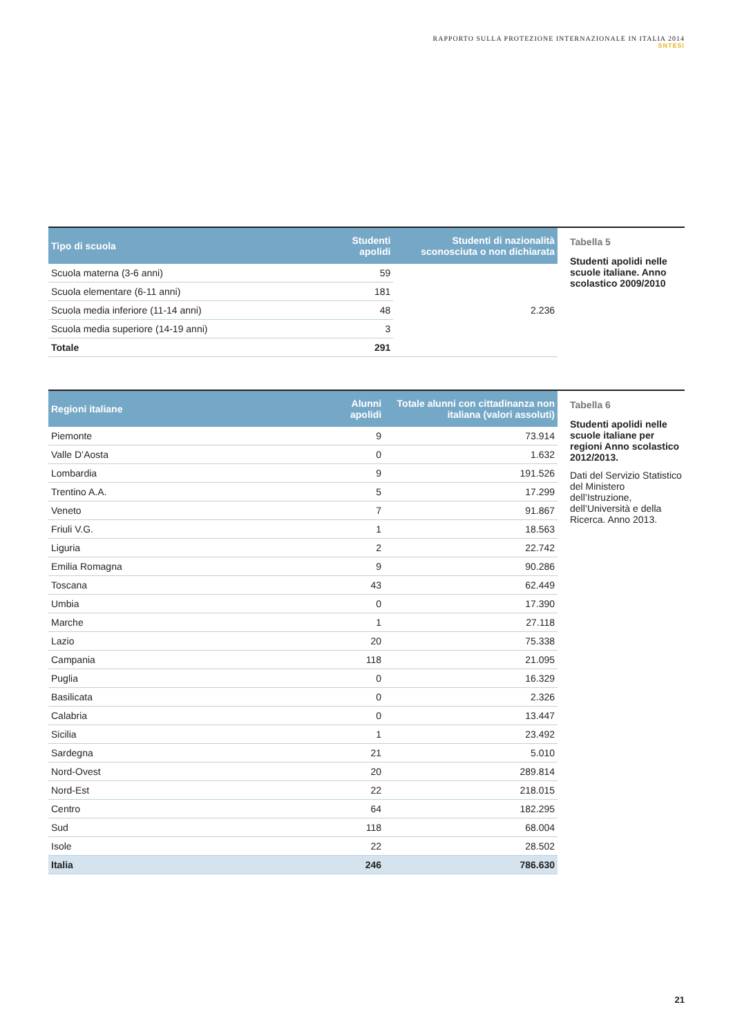RAPPORTO SULLA PROTEZIONE INTERNAZIONALE IN ITALIA 2014
SNTESI
| Tipo di scuola | Studenti apolidi | Studenti di nazionalità sconosciuta o non dichiarata |
| --- | --- | --- |
| Scuola materna (3-6 anni) | 59 | 2.236 |
| Scuola elementare (6-11 anni) | 181 | |
| Scuola media inferiore (11-14 anni) | 48 | |
| Scuola media superiore (14-19 anni) | 3 | |
| Totale | 291 | |
Tabella 5
Studenti apolidi nelle scuole italiane. Anno scolastico 2009/2010
| Regioni italiane | Alunni apolidi | Totale alunni con cittadinanza non italiana (valori assoluti) |
| --- | --- | --- |
| Piemonte | 9 | 73.914 |
| Valle D’Aosta | 0 | 1.632 |
| Lombardia | 9 | 191.526 |
| Trentino A.A. | 5 | 17.299 |
| Veneto | 7 | 91.867 |
| Friuli V.G. | 1 | 18.563 |
| Liguria | 2 | 22.742 |
| Emilia Romagna | 9 | 90.286 |
| Toscana | 43 | 62.449 |
| Umbia | 0 | 17.390 |
| Marche | 1 | 27.118 |
| Lazio | 20 | 75.338 |
| Campania | 118 | 21.095 |
| Puglia | 0 | 16.329 |
| Basilicata | 0 | 2.326 |
| Calabria | 0 | 13.447 |
| Sicilia | 1 | 23.492 |
| Sardegna | 21 | 5.010 |
| Nord-Ovest | 20 | 289.814 |
| Nord-Est | 22 | 218.015 |
| Centro | 64 | 182.295 |
| Sud | 118 | 68.004 |
| Isole | 22 | 28.502 |
| Italia | 246 | 786.630 |
Tabella 6
Studenti apolidi nelle scuole italiane per regioni Anno scolastico 2012/2013.
Dati del Servizio Statistico del Ministero dell’Istruzione, dell’Università e della Ricerca. Anno 2013.
21